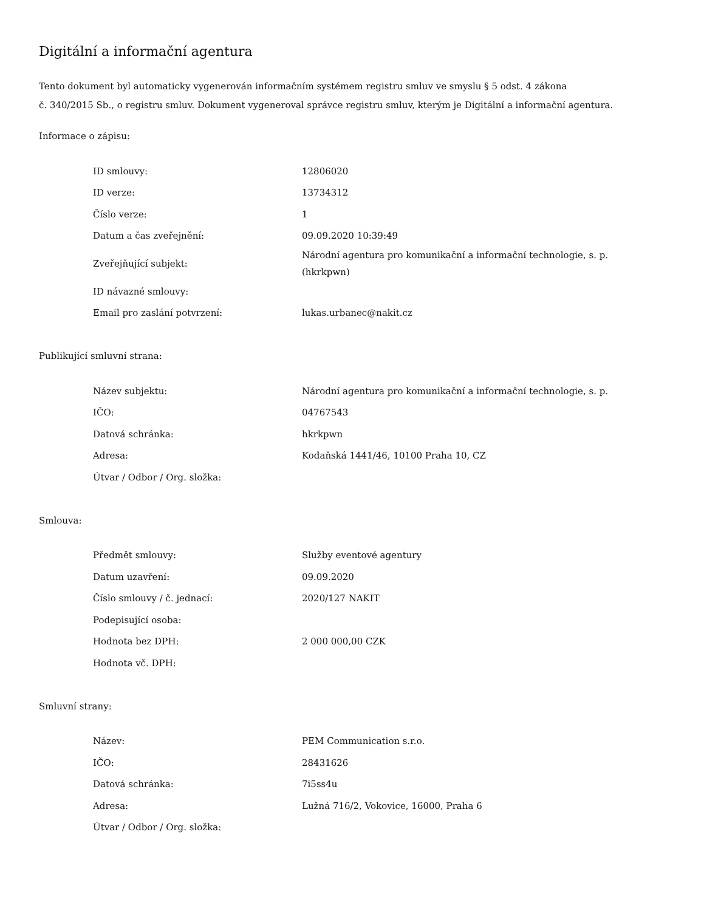Digitální a informační agentura
Tento dokument byl automaticky vygenerován informačním systémem registru smluv ve smyslu § 5 odst. 4 zákona
č. 340/2015 Sb., o registru smluv. Dokument vygeneroval správce registru smluv, kterým je Digitální a informační agentura.
Informace o zápisu:
| ID smlouvy: | 12806020 |
| ID verze: | 13734312 |
| Číslo verze: | 1 |
| Datum a čas zveřejnění: | 09.09.2020 10:39:49 |
| Zveřejňující subjekt: | Národní agentura pro komunikační a informační technologie, s. p. (hkrkpwn) |
| ID návazné smlouvy: | |
| Email pro zaslání potvrzení: | lukas.urbanec@nakit.cz |
Publikující smluvní strana:
| Název subjektu: | Národní agentura pro komunikační a informační technologie, s. p. |
| IČO: | 04767543 |
| Datová schránka: | hkrkpwn |
| Adresa: | Kodaňská 1441/46, 10100 Praha 10, CZ |
| Útvar / Odbor / Org. složka: | |
Smlouva:
| Předmět smlouvy: | Služby eventové agentury |
| Datum uzavření: | 09.09.2020 |
| Číslo smlouvy / č. jednací: | 2020/127 NAKIT |
| Podepisující osoba: | |
| Hodnota bez DPH: | 2 000 000,00 CZK |
| Hodnota vč. DPH: | |
Smluvní strany:
| Název: | PEM Communication s.r.o. |
| IČO: | 28431626 |
| Datová schránka: | 7i5ss4u |
| Adresa: | Lužná 716/2, Vokovice, 16000, Praha 6 |
| Útvar / Odbor / Org. složka: | |